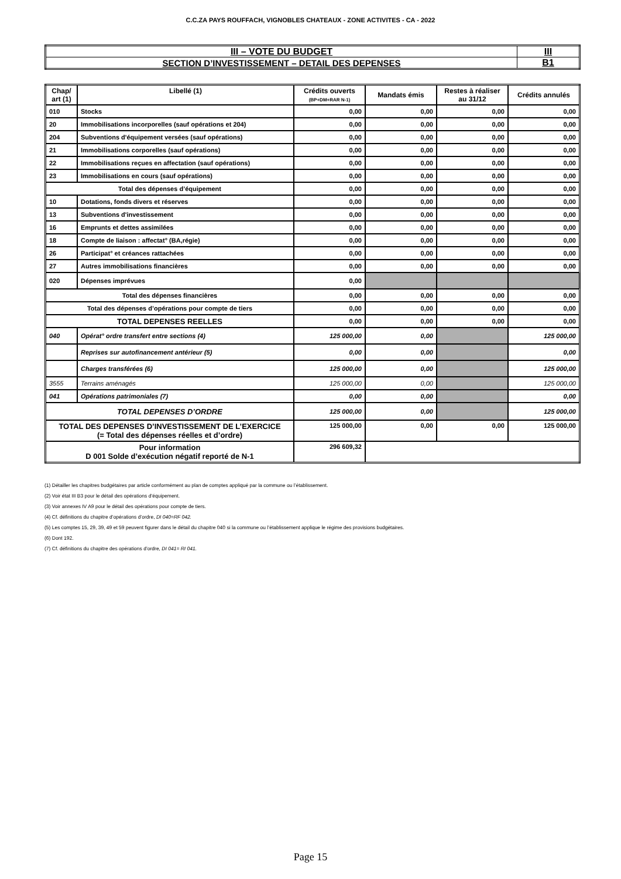C.C.ZA PAYS ROUFFACH, VIGNOBLES CHATEAUX - ZONE ACTIVITES - CA - 2022
| III – VOTE DU BUDGET | III |
| SECTION D’INVESTISSEMENT – DETAIL DES DEPENSES | B1 |
| Chap/ art (1) | Libellé (1) | Crédits ouverts (BP+DM+RAR N-1) | Mandats émis | Restes à réaliser au 31/12 | Crédits annulés |
| --- | --- | --- | --- | --- | --- |
| 010 | Stocks | 0,00 | 0,00 | 0,00 | 0,00 |
| 20 | Immobilisations incorporelles (sauf opérations et 204) | 0,00 | 0,00 | 0,00 | 0,00 |
| 204 | Subventions d'équipement versées (sauf opérations) | 0,00 | 0,00 | 0,00 | 0,00 |
| 21 | Immobilisations corporelles (sauf opérations) | 0,00 | 0,00 | 0,00 | 0,00 |
| 22 | Immobilisations reçues en affectation (sauf opérations) | 0,00 | 0,00 | 0,00 | 0,00 |
| 23 | Immobilisations en cours (sauf opérations) | 0,00 | 0,00 | 0,00 | 0,00 |
| Total des dépenses d’équipement | | 0,00 | 0,00 | 0,00 | 0,00 |
| 10 | Dotations, fonds divers et réserves | 0,00 | 0,00 | 0,00 | 0,00 |
| 13 | Subventions d'investissement | 0,00 | 0,00 | 0,00 | 0,00 |
| 16 | Emprunts et dettes assimilées | 0,00 | 0,00 | 0,00 | 0,00 |
| 18 | Compte de liaison : affectat° (BA,régie) | 0,00 | 0,00 | 0,00 | 0,00 |
| 26 | Participat° et créances rattachées | 0,00 | 0,00 | 0,00 | 0,00 |
| 27 | Autres immobilisations financières | 0,00 | 0,00 | 0,00 | 0,00 |
| 020 | Dépenses imprévues | 0,00 | | | |
| Total des dépenses financières | | 0,00 | 0,00 | 0,00 | 0,00 |
| Total des dépenses d’opérations pour compte de tiers | | 0,00 | 0,00 | 0,00 | 0,00 |
| TOTAL DEPENSES REELLES | | 0,00 | 0,00 | 0,00 | 0,00 |
| 040 | Opérat° ordre transfert entre sections (4) | 125 000,00 | 0,00 | | 125 000,00 |
| | Reprises sur autofinancement antérieur (5) | 0,00 | 0,00 | | 0,00 |
| | Charges transférées (6) | 125 000,00 | 0,00 | | 125 000,00 |
| 3555 | Terrains aménagés | 125 000,00 | 0,00 | | 125 000,00 |
| 041 | Opérations patrimoniales (7) | 0,00 | 0,00 | | 0,00 |
| TOTAL DEPENSES D’ORDRE | | 125 000,00 | 0,00 | | 125 000,00 |
| TOTAL DES DEPENSES D’INVESTISSEMENT DE L’EXERCICE (= Total des dépenses réelles et d’ordre) | | 125 000,00 | 0,00 | 0,00 | 125 000,00 |
| Pour information D 001 Solde d’exécution négatif reporté de N-1 | | 296 609,32 | | | |
(1) Détailler les chapitres budgétaires par article conformément au plan de comptes appliqué par la commune ou l’établissement.
(2) Voir état III B3 pour le détail des opérations d’équipement.
(3) Voir annexes IV A9 pour le détail des opérations pour compte de tiers.
(4) Cf. définitions du chapitre d’opérations d’ordre, DI 040=RF 042.
(5) Les comptes 15, 29, 39, 49 et 59 peuvent figurer dans le détail du chapitre 040 si la commune ou l’établissement applique le régime des provisions budgétaires.
(6) Dont 192.
(7) Cf. définitions du chapitre des opérations d’ordre, DI 041= RI 041.
Page 15